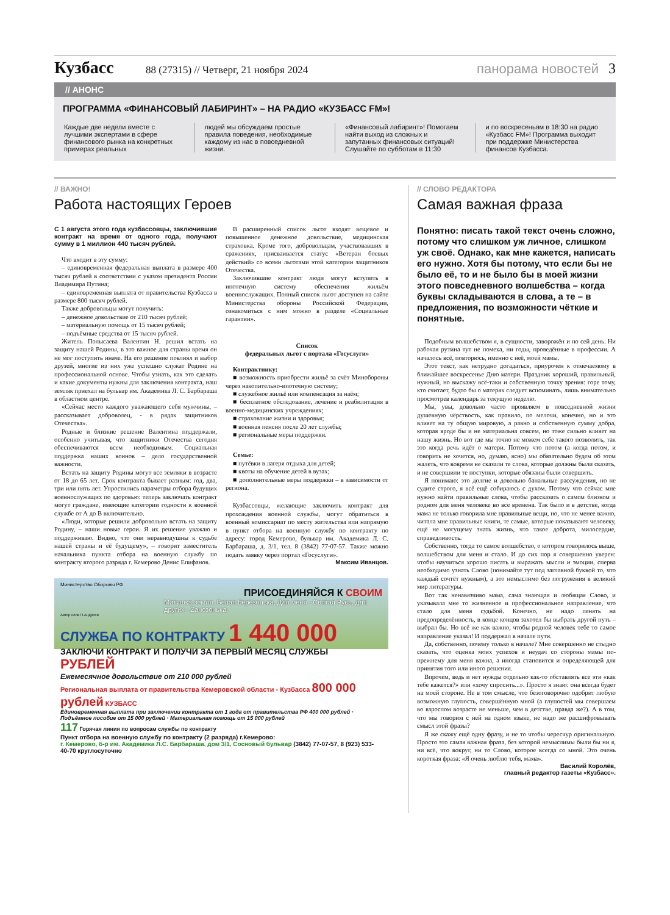Кузбасс 88 (27315) // Четверг, 21 ноября 2024 панорама новостей 3
// АНОНС
ПРОГРАММА «ФИНАНСОВЫЙ ЛАБИРИНТ» – НА РАДИО «КУЗБАСС FM»!
Каждые две недели вместе с лучшими экспертами в сфере финансового рынка на конкретных примерах реальных
людей мы обсуждаем простые правила поведения, необходимые каждому из нас в повседневной жизни.
«Финансовый лабиринт»! Помогаем найти выход из сложных и запутанных финансовых ситуаций! Слушайте по субботам в 11:30
и по воскресеньям в 18:30 на радио «Кузбасс FM»! Программа выходит при поддержке Министерства финансов Кузбасса.
// ВАЖНО!
Работа настоящих Героев
С 1 августа этого года кузбассовцы, заключившие контракт на время от одного года, получают сумму в 1 миллион 440 тысяч рублей.
Что входит в эту сумму:
– единовременная федеральная выплата в размере 400 тысяч рублей в соответствии с указом президента России Владимира Путина;
– единовременная выплата от правительства Кузбасса в размере 800 тысяч рублей.
Также добровольцы могут получить:
– денежное довольствие от 210 тысяч рублей;
– материальную помощь от 15 тысяч рублей;
– подъёмные средства от 15 тысяч рублей.
Житель Полысаева Валентин Н. решил встать на защиту нашей Родины, в это важное для страны время он не мог поступить иначе. На его решение повлиял и выбор друзей, многие из них уже успешно служат Родине на профессиональной основе. Чтобы узнать, как это сделать и какие документы нужны для заключения контракта, наш земляк приехал на бульвар им. Академика Л. С. Барбараша в областном центре.
«Сейчас место каждого уважающего себя мужчины, – рассказывает доброволец, - в рядах защитников Отечества».
Родные и близкие решение Валентина поддержали, особенно учитывая, что защитники Отечества сегодня обеспечиваются всем необходимым. Социальная поддержка наших воинов – дело государственной важности.
Встать на защиту Родины могут все земляки в возрасте от 18 до 65 лет. Срок контракта бывает разным: год, два, три или пять лет. Упростились параметры отбора будущих военнослужащих по здоровью: теперь заключать контракт могут граждане, имеющие категории годности к военной службе от А до В включительно.
«Люди, которые решили добровольно встать на защиту Родину, – наши новые герои. Я их решение уважаю и поддерживаю. Видно, что они неравнодушны к судьбе нашей страны и её будущему», – говорит заместитель начальника пункта отбора на военную службу по контракту второго разряда г. Кемерово Денис Епифанов.
В расширенный список льгот входят вещевое и повышенное денежное довольствие, медицинская страховка. Кроме того, добровольцам, участвовавших в сражениях, присваивается статус «Ветеран боевых действий» со всеми льготами этой категории защитников Отечества.
Заключившие контракт люди могут вступить в ипотечную систему обеспечения жильём военнослужащих. Полный список льгот доступен на сайте Министерства обороны Российской Федерации, ознакомиться с ним можно в разделе «Социальные гарантии».
Список
федеральных льгот с портала «Госуслуги»
Контрактнику:
■ возможность приобрести жильё за счёт Минобороны через накопительно-ипотечную систему;
■ служебное жильё или компенсация за наём;
■ бесплатное обследование, лечение и реабилитация в военно-медицинских учреждениях;
■ страхование жизни и здоровья;
■ военная пенсия после 20 лет службы;
■ региональные меры поддержки.
Семье:
■ путёвки в лагеря отдыха для детей;
■ квоты на обучение детей в вузах;
■ дополнительные меры поддержки – в зависимости от региона.
Кузбассовцы, желающие заключить контракт для прохождения военной службы, могут обратиться в военный комиссариат по месту жительства или напрямую в пункт отбора на военную службу по контракту по адресу: город Кемерово, бульвар им. Академика Л. С. Барбараша, д. 3/1, тел. 8 (3842) 77-07-57. Также можно подать заявку через портал «Госуслуги».
Максим Иванцов.
Министерство Обороны РФ
ПРИСОЕДИНЯЙСЯ К СВОИМ
Матушка-земля, Белая берёзонька, Для меня - Святая Русь, для других - Zанозонька.
Автор слов П.Андреев
СЛУЖБА ПО КОНТРАКТУ 1 440 000
ЗАКЛЮЧИ КОНТРАКТ И ПОЛУЧИ ЗА ПЕРВЫЙ МЕСЯЦ СЛУЖБЫ РУБЛЕЙ
Ежемесячное довольствие от 210 000 рублей
Региональная выплата от правительства Кемеровской области - Кузбасса 800 000 рублей КУЗБАСС
Единовременная выплата при заключении контракта от 1 года от правительства РФ 400 000 рублей · Подъёмное пособие от 15 000 рублей · Материальная помощь от 15 000 рублей
117 Горячая линия по вопросам службы по контракту
Пункт отбора на военную службу по контракту (2 разряда) г.Кемерово:
г. Кемерово, б-р им. Академика Л.С. Барбараша, дом 3/1, Сосновый бульвар (3842) 77-07-57, 8 (923) 533-40-70 круглосуточно
// СЛОВО РЕДАКТОРА
Самая важная фраза
Понятно: писать такой текст очень сложно, потому что слишком уж личное, слишком уж своё. Однако, как мне кажется, написать его нужно. Хотя бы потому, что если бы не было её, то и не было бы в моей жизни этого повседневного волшебства – когда буквы складываются в слова, а те – в предложения, по возможности чёткие и понятные.
Подобным волшебством я, в сущности, заворожён и по сей день. Ни рабочая рутина тут не помеха, ни годы, проведённые в профессии. А началось всё, повторюсь, именно с неё, моей мамы.
Этот текст, как нетрудно догадаться, приурочен к отмечаемому в ближайшее воскресенье Дню матери. Праздник хороший, правильный, нужный, но выскажу всё-таки и собственную точку зрения: горе тому, кто считает, будто бы о матерях следует вспоминать, лишь внимательно просмотрев календарь за текущую неделю.
Мы, увы, довольно часто проявляем в повседневной жизни душевную чёрствость, как правило, по мелочи, конечно, но и это влияет на ту общую мировую, а равно и собственную сумму добра, которая вроде бы и не материальна совсем, но тоже сильно влияет на нашу жизнь. Но вот где мы точно не можем себе такого позволить, так это когда речь идёт о матери. Потому что потом (а когда потом, и говорить не хочется, но, думаю, ясно) мы обязательно будем об этом жалеть, что вовремя не сказали те слова, которые должны были сказать, и не совершили те поступки, которые обязаны были совершить.
Я понимаю: это долгие и довольно банальные рассуждения, но не судите строго, я всё ещё собираюсь с духом. Потому что сейчас мне нужно найти правильные слова, чтобы рассказать о самом близком и родном для меня человеке во все времена. Так было и в детстве, когда мама не только говорила мне правильные вещи, но, что не менее важно, читала мне правильные книги, те самые, которые показывают человеку, ещё не могущему знать жизнь, что такое доброта, милосердие, справедливость.
Собственно, тогда то самое волшебство, о котором говорилось выше, волшебством для меня и стало. И до сих пор я совершенно уверен: чтобы научиться хорошо писать и выражать мысли и эмоции, сперва необходимо узнать Слово (понимайте тут под заглавной буквой то, что каждый сочтёт нужным), а это немыслимо без погружения в великий мир литературы.
Вот так ненавязчиво мама, сама знающая и любящая Слово, и указывала мне то жизненное и профессиональное направление, что стало для меня судьбой. Конечно, не надо пенять на предопределённость, в конце концов захотел бы выбрать другой путь – выбрал бы. Но всё же как важно, чтобы родной человек тебе то самое направление указал! И поддержал в начале пути.
Да, собственно, почему только в начале? Мне совершенно не стыдно сказать, что оценка моих успехов и неудач со стороны мамы по-прежнему для меня важна, а иногда становится и определяющей для принятия того или иного решения.
Впрочем, ведь и нет нужды отдельно как-то обставлять все эти «как тебе кажется?» или «хочу спросить...». Просто я знаю: она всегда будет на моей стороне. Не в том смысле, что безоговорочно одобрит любую возможную глупость, совершённую мной (а глупостей мы совершаем во взрослом возрасте не меньше, чем в детстве, правда же?). А в том, что мы говорим с ней на одном языке, не надо же расшифровывать смысл этой фразы?
Я же скажу ещё одну фразу, и не то чтобы чересчур оригинальную. Просто это самая важная фраза, без которой немыслимы были бы ни я, ни всё, что вокруг, ни то Слово, которое всегда со мной. Это очень короткая фраза: «Я очень люблю тебя, мама».
Василий Королёв,
главный редактор газеты «Кузбасс».